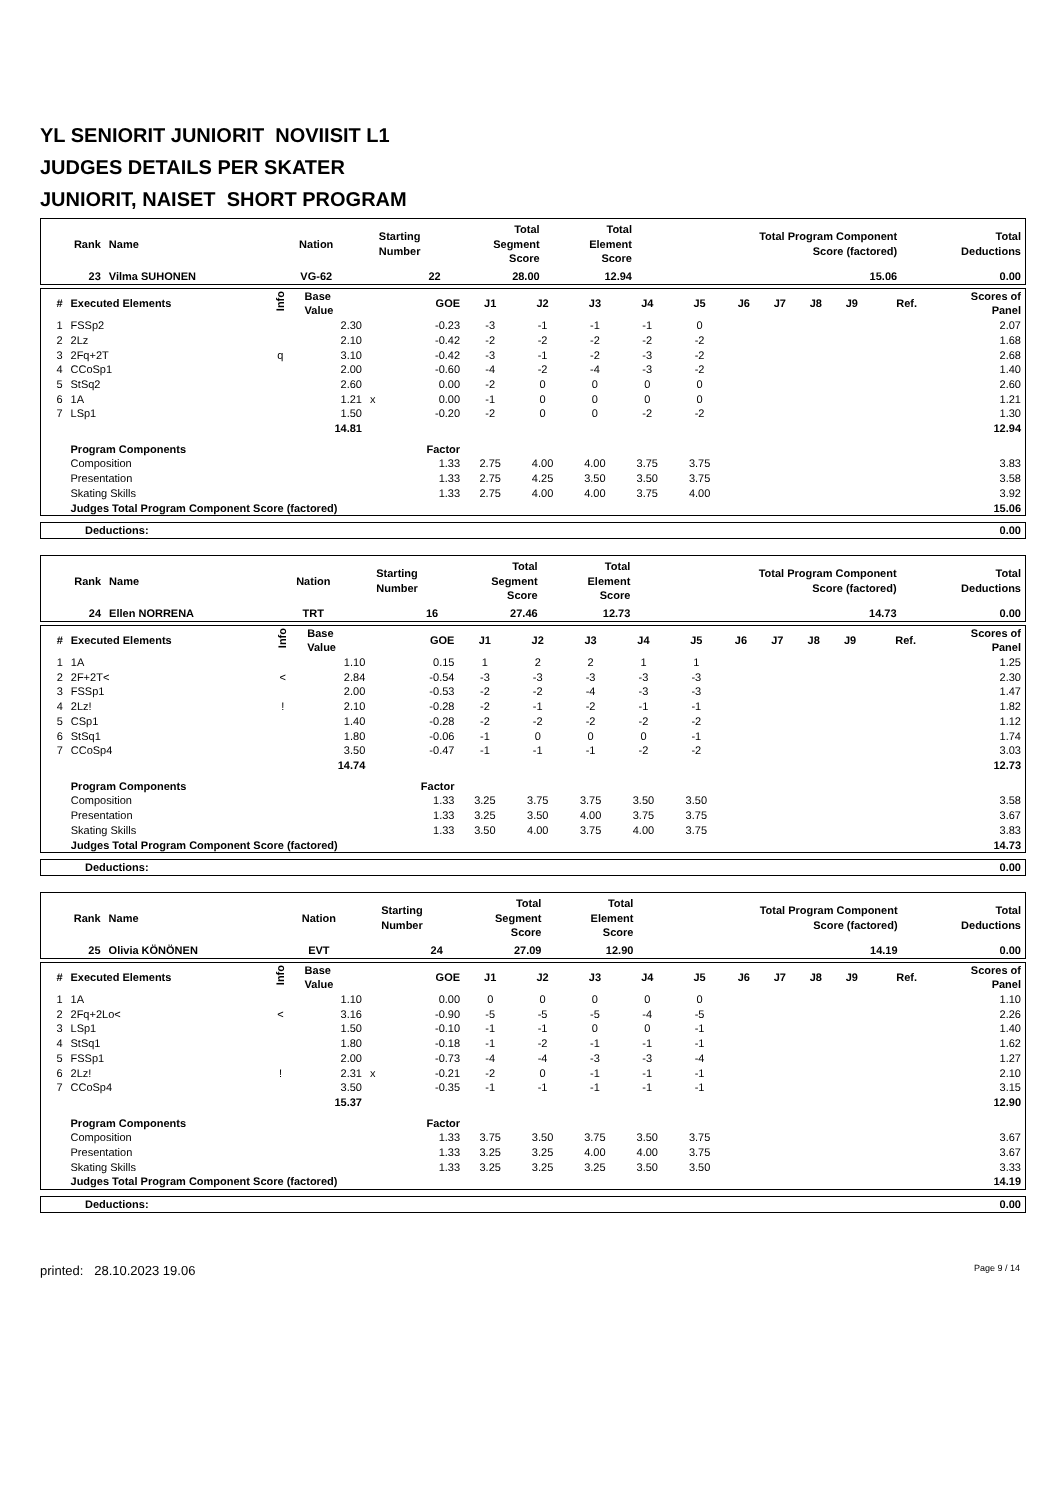YL SENIORIT JUNIORIT NOVIISIT L1
JUDGES DETAILS PER SKATER
JUNIORIT, NAISET SHORT PROGRAM
| Rank | Name | Nation | Starting Number | Total Segment Score | Total Element Score | Total Program Component Score (factored) | Total Deductions |
| --- | --- | --- | --- | --- | --- | --- | --- |
| 23 | Vilma SUHONEN | VG-62 | 22 | 28.00 | 12.94 | 15.06 | 0.00 |
| # | Executed Elements | Info | Base Value | | GOE | J1 | J2 | J3 | J4 | J5 | J6 | J7 | J8 | J9 | Ref. | Scores of Panel |
| --- | --- | --- | --- | --- | --- | --- | --- | --- | --- | --- | --- | --- | --- | --- | --- | --- |
| 1 | FSSp2 | | 2.30 | | -0.23 | -3 | -1 | -1 | -1 | 0 | | | | | | 2.07 |
| 2 | 2Lz | | 2.10 | | -0.42 | -2 | -2 | -2 | -2 | -2 | | | | | | 1.68 |
| 3 | 2Fq+2T | q | 3.10 | | -0.42 | -3 | -1 | -2 | -3 | -2 | | | | | | 2.68 |
| 4 | CCoSp1 | | 2.00 | | -0.60 | -4 | -2 | -4 | -3 | -2 | | | | | | 1.40 |
| 5 | StSq2 | | 2.60 | | 0.00 | -2 | 0 | 0 | 0 | 0 | | | | | | 2.60 |
| 6 | 1A | | 1.21 | x | 0.00 | -1 | 0 | 0 | 0 | 0 | | | | | | 1.21 |
| 7 | LSp1 | | 1.50 | | -0.20 | -2 | 0 | 0 | -2 | -2 | | | | | | 1.30 |
| | | | 14.81 | | | | | | | | | | | | | 12.94 |
| | Program Components | | | | Factor | | | | | | | | | | | |
| | Composition | | | | 1.33 | 2.75 | 4.00 | 4.00 | 3.75 | 3.75 | | | | | | 3.83 |
| | Presentation | | | | 1.33 | 2.75 | 4.25 | 3.50 | 3.50 | 3.75 | | | | | | 3.58 |
| | Skating Skills | | | | 1.33 | 2.75 | 4.00 | 4.00 | 3.75 | 4.00 | | | | | | 3.92 |
| | Judges Total Program Component Score (factored) | | | | | | | | | | | | | | | 15.06 |
| Deductions: | 0.00 |
| Rank | Name | Nation | Starting Number | Total Segment Score | Total Element Score | Total Program Component Score (factored) | Total Deductions |
| --- | --- | --- | --- | --- | --- | --- | --- |
| 24 | Ellen NORRENA | TRT | 16 | 27.46 | 12.73 | 14.73 | 0.00 |
| # | Executed Elements | Info | Base Value | | GOE | J1 | J2 | J3 | J4 | J5 | J6 | J7 | J8 | J9 | Ref. | Scores of Panel |
| --- | --- | --- | --- | --- | --- | --- | --- | --- | --- | --- | --- | --- | --- | --- | --- | --- |
| 1 | 1A | | 1.10 | | 0.15 | 1 | 2 | 2 | 1 | 1 | | | | | | 1.25 |
| 2 | 2F+2T< | < | 2.84 | | -0.54 | -3 | -3 | -3 | -3 | -3 | | | | | | 2.30 |
| 3 | FSSp1 | | 2.00 | | -0.53 | -2 | -2 | -4 | -3 | -3 | | | | | | 1.47 |
| 4 | 2Lz! | ! | 2.10 | | -0.28 | -2 | -1 | -2 | -1 | -1 | | | | | | 1.82 |
| 5 | CSp1 | | 1.40 | | -0.28 | -2 | -2 | -2 | -2 | -2 | | | | | | 1.12 |
| 6 | StSq1 | | 1.80 | | -0.06 | -1 | 0 | 0 | 0 | -1 | | | | | | 1.74 |
| 7 | CCoSp4 | | 3.50 | | -0.47 | -1 | -1 | -1 | -2 | -2 | | | | | | 3.03 |
| | | | 14.74 | | | | | | | | | | | | | 12.73 |
| | Program Components | | | | Factor | | | | | | | | | | | |
| | Composition | | | | 1.33 | 3.25 | 3.75 | 3.75 | 3.50 | 3.50 | | | | | | 3.58 |
| | Presentation | | | | 1.33 | 3.25 | 3.50 | 4.00 | 3.75 | 3.75 | | | | | | 3.67 |
| | Skating Skills | | | | 1.33 | 3.50 | 4.00 | 3.75 | 4.00 | 3.75 | | | | | | 3.83 |
| | Judges Total Program Component Score (factored) | | | | | | | | | | | | | | | 14.73 |
| Deductions: | 0.00 |
| Rank | Name | Nation | Starting Number | Total Segment Score | Total Element Score | Total Program Component Score (factored) | Total Deductions |
| --- | --- | --- | --- | --- | --- | --- | --- |
| 25 | Olivia KÖNÖNEN | EVT | 24 | 27.09 | 12.90 | 14.19 | 0.00 |
| # | Executed Elements | Info | Base Value | | GOE | J1 | J2 | J3 | J4 | J5 | J6 | J7 | J8 | J9 | Ref. | Scores of Panel |
| --- | --- | --- | --- | --- | --- | --- | --- | --- | --- | --- | --- | --- | --- | --- | --- | --- |
| 1 | 1A | | 1.10 | | 0.00 | 0 | 0 | 0 | 0 | 0 | | | | | | 1.10 |
| 2 | 2Fq+2Lo< | < | 3.16 | | -0.90 | -5 | -5 | -5 | -4 | -5 | | | | | | 2.26 |
| 3 | LSp1 | | 1.50 | | -0.10 | -1 | -1 | 0 | 0 | -1 | | | | | | 1.40 |
| 4 | StSq1 | | 1.80 | | -0.18 | -1 | -2 | -1 | -1 | -1 | | | | | | 1.62 |
| 5 | FSSp1 | | 2.00 | | -0.73 | -4 | -4 | -3 | -3 | -4 | | | | | | 1.27 |
| 6 | 2Lz! | ! | 2.31 | x | -0.21 | -2 | 0 | -1 | -1 | -1 | | | | | | 2.10 |
| 7 | CCoSp4 | | 3.50 | | -0.35 | -1 | -1 | -1 | -1 | -1 | | | | | | 3.15 |
| | | | 15.37 | | | | | | | | | | | | | 12.90 |
| | Program Components | | | | Factor | | | | | | | | | | | |
| | Composition | | | | 1.33 | 3.75 | 3.50 | 3.75 | 3.50 | 3.75 | | | | | | 3.67 |
| | Presentation | | | | 1.33 | 3.25 | 3.25 | 4.00 | 4.00 | 3.75 | | | | | | 3.67 |
| | Skating Skills | | | | 1.33 | 3.25 | 3.25 | 3.25 | 3.50 | 3.50 | | | | | | 3.33 |
| | Judges Total Program Component Score (factored) | | | | | | | | | | | | | | | 14.19 |
| Deductions: | 0.00 |
printed: 28.10.2023 19.06 Page 9 / 14